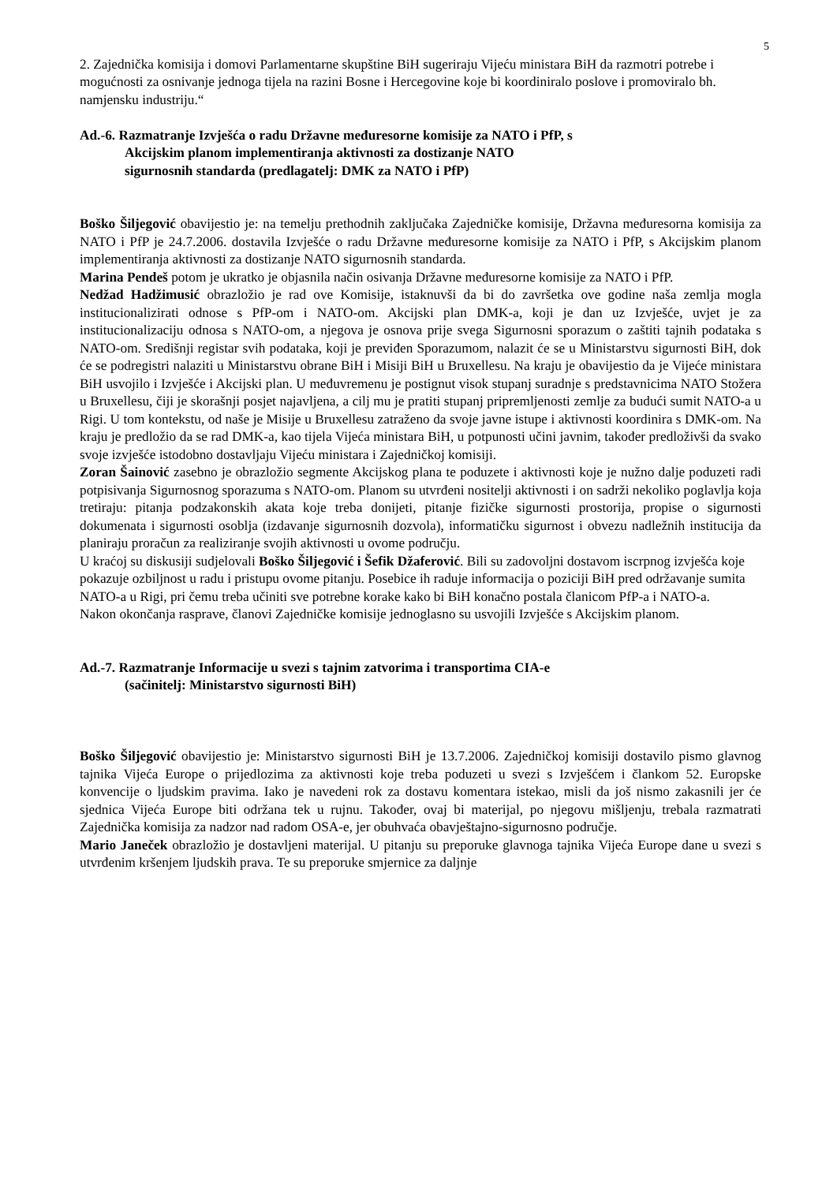5
2. Zajednička komisija i domovi Parlamentarne skupštine BiH sugeriraju Vijeću ministara BiH da razmotri potrebe i mogućnosti za osnivanje jednoga tijela na razini Bosne i Hercegovine koje bi koordiniralo poslove i promoviralo bh. namjensku industriju.“
Ad.-6. Razmatranje Izvješća o radu Državne međuresorne komisije za NATO i PfP, s
Akcijskim planom implementiranja aktivnosti za dostizanje NATO
sigurnosnih standarda (predlagatelj: DMK za NATO i PfP)
Boško Šiljegović obavijestio je: na temelju prethodnih zaključaka Zajedničke komisije, Državna međuresorna komisija za NATO i PfP je 24.7.2006. dostavila Izvješće o radu Državne međuresorne komisije za NATO i PfP, s Akcijskim planom implementiranja aktivnosti za dostizanje NATO sigurnosnih standarda.
Marina Pendeš potom je ukratko je objasnila način osivanja Državne međuresorne komisije za NATO i PfP.
Nedžad Hadžimusić obrazložio je rad ove Komisije, istaknuvši da bi do završetka ove godine naša zemlja mogla institucionalizirati odnose s PfP-om i NATO-om. Akcijski plan DMK-a, koji je dan uz Izvješće, uvjet je za institucionalizaciju odnosa s NATO-om, a njegova je osnova prije svega Sigurnosni sporazum o zaštiti tajnih podataka s NATO-om. Središnji registar svih podataka, koji je previđen Sporazumom, nalazit će se u Ministarstvu sigurnosti BiH, dok će se podregistri nalaziti u Ministarstvu obrane BiH i Misiji BiH u Bruxellesu. Na kraju je obavijestio da je Vijeće ministara BiH usvojilo i Izvješće i Akcijski plan. U međuvremenu je postignut visok stupanj suradnje s predstavnicima NATO Stožera u Bruxellesu, čiji je skorašnji posjet najavljena, a cilj mu je pratiti stupanj pripremljenosti zemlje za budući sumit NATO-a u Rigi. U tom kontekstu, od naše je Misije u Bruxellesu zatraženo da svoje javne istupe i aktivnosti koordinira s DMK-om. Na kraju je predložio da se rad DMK-a, kao tijela Vijeća ministara BiH, u potpunosti učini javnim, također predloživši da svako svoje izvješće istodobno dostavljaju Vijeću ministara i Zajedničkoj komisiji.
Zoran Šainović zasebno je obrazložio segmente Akcijskog plana te poduzete i aktivnosti koje je nužno dalje poduzeti radi potpisivanja Sigurnosnog sporazuma s NATO-om. Planom su utvrđeni nositelji aktivnosti i on sadrži nekoliko poglavlja koja tretiraju: pitanja podzakonskih akata koje treba donijeti, pitanje fizičke sigurnosti prostorija, propise o sigurnosti dokumenata i sigurnosti osoblja (izdavanje sigurnosnih dozvola), informatičku sigurnost i obvezu nadležnih institucija da planiraju proračun za realiziranje svojih aktivnosti u ovome području.
U kraćoj su diskusiji sudjelovali Boško Šiljegović i Šefik Džaferović. Bili su zadovoljni dostavom iscrpnog izvješća koje pokazuje ozbiljnost u radu i pristupu ovome pitanju. Posebice ih raduje informacija o poziciji BiH pred održavanje sumita NATO-a u Rigi, pri čemu treba učiniti sve potrebne korake kako bi BiH konačno postala članicom PfP-a i NATO-a.
Nakon okončanja rasprave, članovi Zajedničke komisije jednoglasno su usvojili Izvješće s Akcijskim planom.
Ad.-7. Razmatranje Informacije u svezi s tajnim zatvorima i transportima CIA-e
(sačinitelj: Ministarstvo sigurnosti BiH)
Boško Šiljegović obavijestio je: Ministarstvo sigurnosti BiH je 13.7.2006. Zajedničkoj komisiji dostavilo pismo glavnog tajnika Vijeća Europe o prijedlozima za aktivnosti koje treba poduzeti u svezi s Izvješćem i člankom 52. Europske konvencije o ljudskim pravima. Iako je navedeni rok za dostavu komentara istekao, misli da još nismo zakasnili jer će sjednica Vijeća Europe biti održana tek u rujnu. Također, ovaj bi materijal, po njegovu mišljenju, trebala razmatrati Zajednička komisija za nadzor nad radom OSA-e, jer obuhvaća obavještajno-sigurnosno područje.
Mario Janeček obrazložio je dostavljeni materijal. U pitanju su preporuke glavnoga tajnika Vijeća Europe dane u svezi s utvrđenim kršenjem ljudskih prava. Te su preporuke smjernice za daljnje